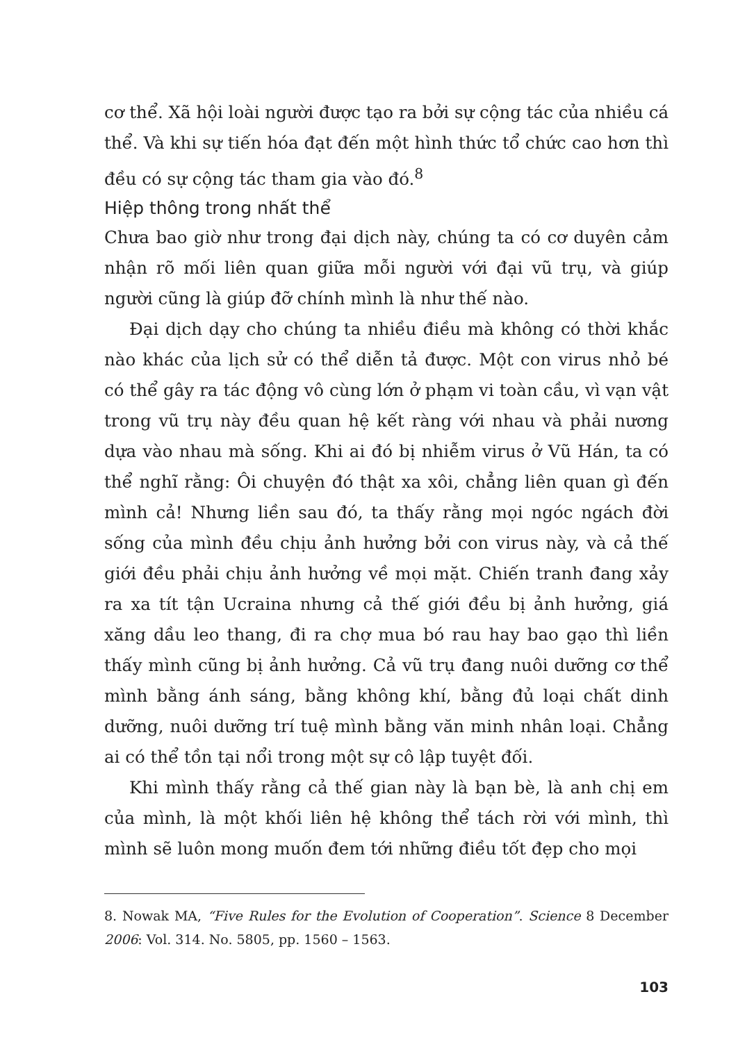cơ thể. Xã hội loài người được tạo ra bởi sự cộng tác của nhiều cá thể. Và khi sự tiến hóa đạt đến một hình thức tổ chức cao hơn thì đều có sự cộng tác tham gia vào đó.<sup>8</sup>
Hiệp thông trong nhất thể
Chưa bao giờ như trong đại dịch này, chúng ta có cơ duyên cảm nhận rõ mối liên quan giữa mỗi người với đại vũ trụ, và giúp người cũng là giúp đỡ chính mình là như thế nào.
Đại dịch dạy cho chúng ta nhiều điều mà không có thời khắc nào khác của lịch sử có thể diễn tả được. Một con virus nhỏ bé có thể gây ra tác động vô cùng lớn ở phạm vi toàn cầu, vì vạn vật trong vũ trụ này đều quan hệ kết ràng với nhau và phải nương dựa vào nhau mà sống. Khi ai đó bị nhiễm virus ở Vũ Hán, ta có thể nghĩ rằng: Ôi chuyện đó thật xa xôi, chẳng liên quan gì đến mình cả! Nhưng liền sau đó, ta thấy rằng mọi ngóc ngách đời sống của mình đều chịu ảnh hưởng bởi con virus này, và cả thế giới đều phải chịu ảnh hưởng về mọi mặt. Chiến tranh đang xảy ra xa tít tận Ucraina nhưng cả thế giới đều bị ảnh hưởng, giá xăng dầu leo thang, đi ra chợ mua bó rau hay bao gạo thì liền thấy mình cũng bị ảnh hưởng. Cả vũ trụ đang nuôi dưỡng cơ thể mình bằng ánh sáng, bằng không khí, bằng đủ loại chất dinh dưỡng, nuôi dưỡng trí tuệ mình bằng văn minh nhân loại. Chẳng ai có thể tồn tại nổi trong một sự cô lập tuyệt đối.
Khi mình thấy rằng cả thế gian này là bạn bè, là anh chị em của mình, là một khối liên hệ không thể tách rời với mình, thì mình sẽ luôn mong muốn đem tới những điều tốt đẹp cho mọi
8. Nowak MA, “Five Rules for the Evolution of Cooperation”. Science 8 December 2006: Vol. 314. No. 5805, pp. 1560 – 1563.
103